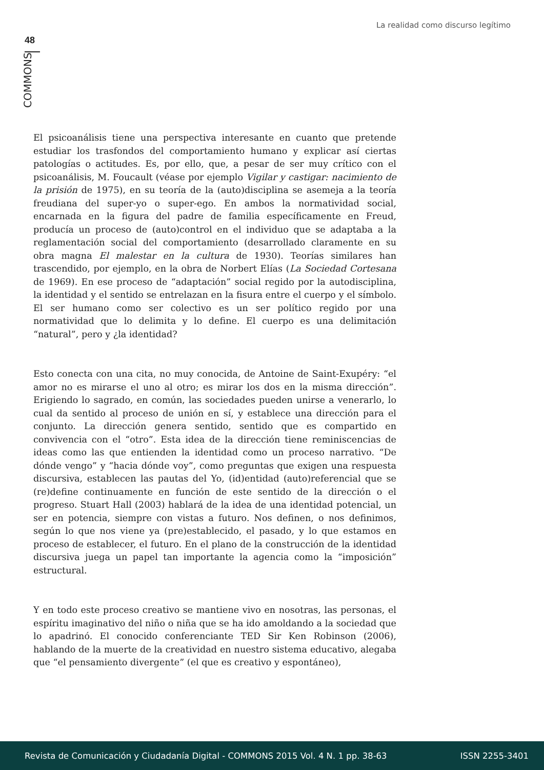La realidad como discurso legítimo
48
COMMONS
El psicoanálisis tiene una perspectiva interesante en cuanto que pretende estudiar los trasfondos del comportamiento humano y explicar así ciertas patologías o actitudes. Es, por ello, que, a pesar de ser muy crítico con el psicoanálisis, M. Foucault (véase por ejemplo Vigilar y castigar: nacimiento de la prisión de 1975), en su teoría de la (auto)disciplina se asemeja a la teoría freudiana del super-yo o super-ego. En ambos la normatividad social, encarnada en la figura del padre de familia específicamente en Freud, producía un proceso de (auto)control en el individuo que se adaptaba a la reglamentación social del comportamiento (desarrollado claramente en su obra magna El malestar en la cultura de 1930). Teorías similares han trascendido, por ejemplo, en la obra de Norbert Elías (La Sociedad Cortesana de 1969). En ese proceso de “adaptación” social regido por la autodisciplina, la identidad y el sentido se entrelazan en la fisura entre el cuerpo y el símbolo. El ser humano como ser colectivo es un ser político regido por una normatividad que lo delimita y lo define. El cuerpo es una delimitación “natural”, pero y ¿la identidad?
Esto conecta con una cita, no muy conocida, de Antoine de Saint-Exupéry: “el amor no es mirarse el uno al otro; es mirar los dos en la misma dirección”. Erigiendo lo sagrado, en común, las sociedades pueden unirse a venerarlo, lo cual da sentido al proceso de unión en sí, y establece una dirección para el conjunto. La dirección genera sentido, sentido que es compartido en convivencia con el “otro”. Esta idea de la dirección tiene reminiscencias de ideas como las que entienden la identidad como un proceso narrativo. “De dónde vengo” y “hacia dónde voy”, como preguntas que exigen una respuesta discursiva, establecen las pautas del Yo, (id)entidad (auto)referencial que se (re)define continuamente en función de este sentido de la dirección o el progreso. Stuart Hall (2003) hablará de la idea de una identidad potencial, un ser en potencia, siempre con vistas a futuro. Nos definen, o nos definimos, según lo que nos viene ya (pre)establecido, el pasado, y lo que estamos en proceso de establecer, el futuro. En el plano de la construcción de la identidad discursiva juega un papel tan importante la agencia como la “imposición” estructural.
Y en todo este proceso creativo se mantiene vivo en nosotras, las personas, el espíritu imaginativo del niño o niña que se ha ido amoldando a la sociedad que lo apadrinó. El conocido conferenciante TED Sir Ken Robinson (2006), hablando de la muerte de la creatividad en nuestro sistema educativo, alegaba que “el pensamiento divergente” (el que es creativo y espontáneo),
Revista de Comunicación y Ciudadanía Digital - COMMONS 2015 Vol. 4 N. 1 pp. 38-63 ISSN 2255-3401